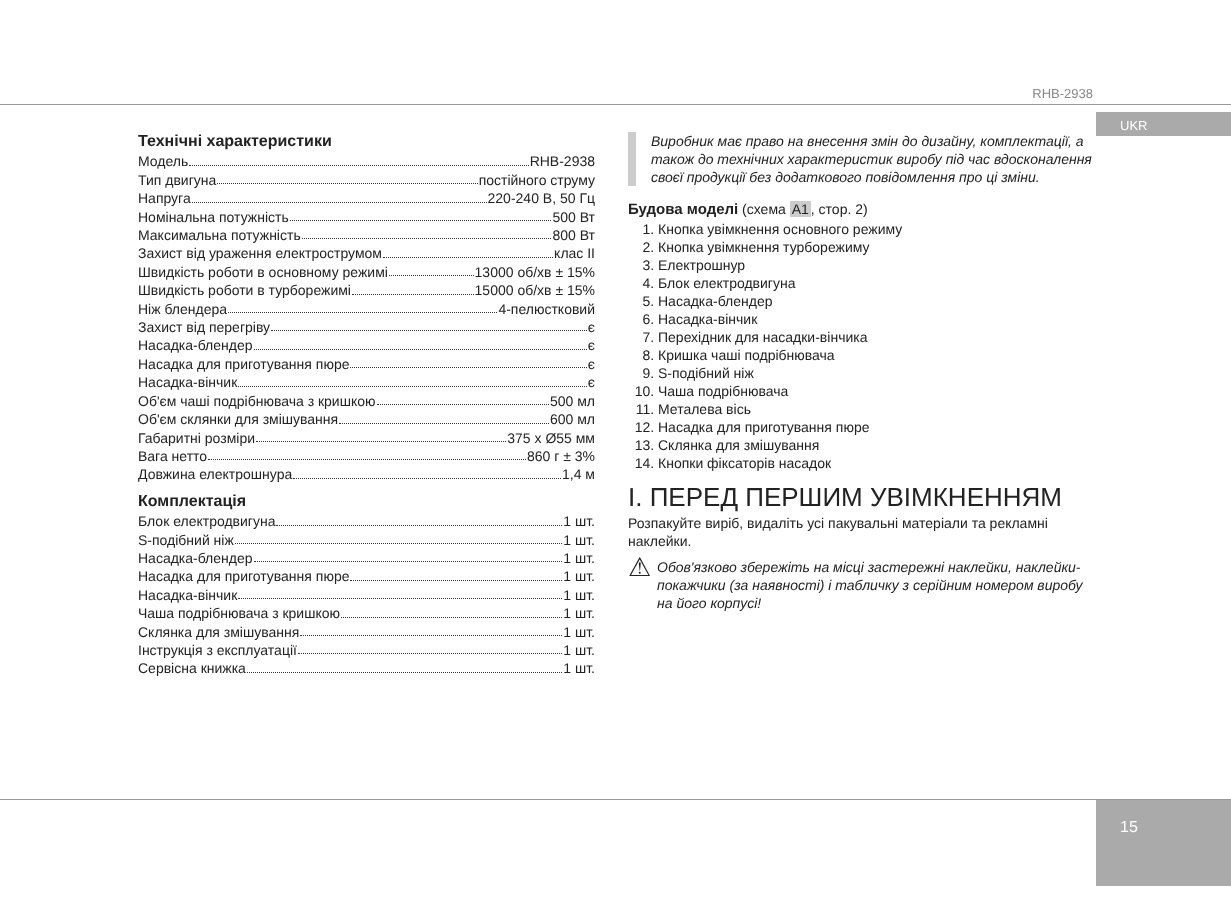RHB-2938
UKR
15
Технічні характеристики
Модель RHB-2938
Тип двигуна постійного струму
Напруга 220-240 В, 50 Гц
Номінальна потужність 500 Вт
Максимальна потужність 800 Вт
Захист від ураження електрострумом клас II
Швидкість роботи в основному режимі 13000 об/хв ± 15%
Швидкість роботи в турборежимі 15000 об/хв ± 15%
Ніж блендера 4-пелюстковий
Захист від перегріву є
Насадка-блендер є
Насадка для приготування пюре є
Насадка-вінчик є
Об'єм чаші подрібнювача з кришкою 500 мл
Об'єм склянки для змішування 600 мл
Габаритні розміри 375 x Ø55 мм
Вага нетто 860 г ± 3%
Довжина електрошнура 1,4 м
Комплектація
Блок електродвигуна 1 шт.
S-подібний ніж 1 шт.
Насадка-блендер 1 шт.
Насадка для приготування пюре 1 шт.
Насадка-вінчик 1 шт.
Чаша подрібнювача з кришкою 1 шт.
Склянка для змішування 1 шт.
Інструкція з експлуатації 1 шт.
Сервісна книжка 1 шт.
Виробник має право на внесення змін до дизайну, комплектації, а також до технічних характеристик виробу під час вдосконалення своєї продукції без додаткового повідомлення про ці зміни.
Будова моделі (схема A1, стор. 2)
1. Кнопка увімкнення основного режиму
2. Кнопка увімкнення турборежиму
3. Електрошнур
4. Блок електродвигуна
5. Насадка-блендер
6. Насадка-вінчик
7. Перехідник для насадки-вінчика
8. Кришка чаші подрібнювача
9. S-подібний ніж
10. Чаша подрібнювача
11. Металева вісь
12. Насадка для приготування пюре
13. Склянка для змішування
14. Кнопки фіксаторів насадок
I. ПЕРЕД ПЕРШИМ УВІМКНЕННЯМ
Розпакуйте виріб, видаліть усі пакувальні матеріали та рекламні наклейки.
⚠ Обов'язково збережіть на місці застережні наклейки, наклейки-покажчики (за наявності) і табличку з серійним номером виробу на його корпусі!